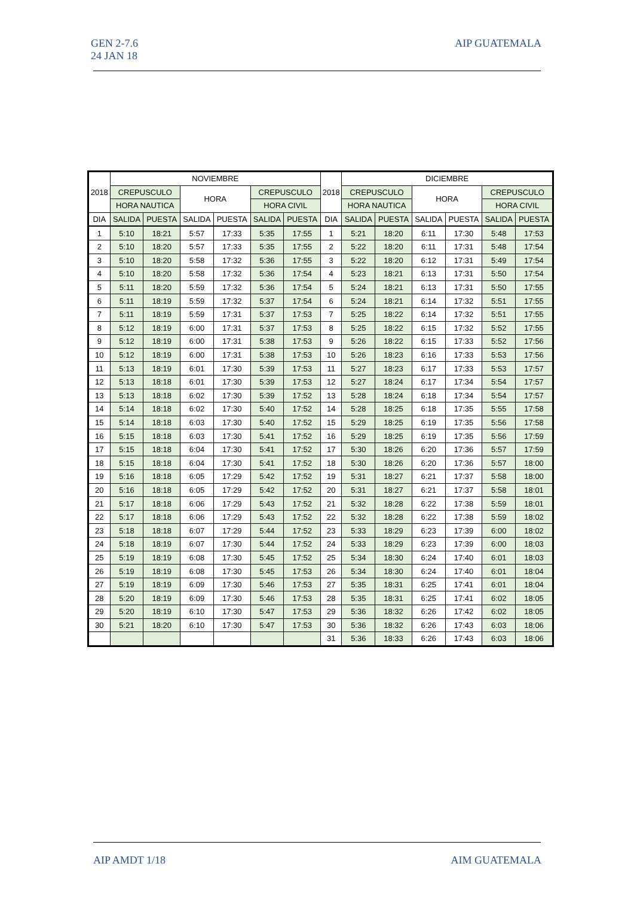GEN 2-7.6
24 JAN 18
AIP GUATEMALA
| 2018 | NOVIEMBRE | | | | | | 2018 | DICIEMBRE | | | | | |
| --- | --- | --- | --- | --- | --- | --- | --- | --- | --- | --- | --- | --- | --- |
| | CREPUSCULO | | HORA | | CREPUSCULO | | | CREPUSCULO | | HORA | | CREPUSCULO | |
| | HORA NAUTICA | | | | HORA CIVIL | | | HORA NAUTICA | | | | HORA CIVIL | |
| DIA | SALIDA | PUESTA | SALIDA | PUESTA | SALIDA | PUESTA | DIA | SALIDA | PUESTA | SALIDA | PUESTA | SALIDA | PUESTA |
| 1 | 5:10 | 18:21 | 5:57 | 17:33 | 5:35 | 17:55 | 1 | 5:21 | 18:20 | 6:11 | 17:30 | 5:48 | 17:53 |
| 2 | 5:10 | 18:20 | 5:57 | 17:33 | 5:35 | 17:55 | 2 | 5:22 | 18:20 | 6:11 | 17:31 | 5:48 | 17:54 |
| 3 | 5:10 | 18:20 | 5:58 | 17:32 | 5:36 | 17:55 | 3 | 5:22 | 18:20 | 6:12 | 17:31 | 5:49 | 17:54 |
| 4 | 5:10 | 18:20 | 5:58 | 17:32 | 5:36 | 17:54 | 4 | 5:23 | 18:21 | 6:13 | 17:31 | 5:50 | 17:54 |
| 5 | 5:11 | 18:20 | 5:59 | 17:32 | 5:36 | 17:54 | 5 | 5:24 | 18:21 | 6:13 | 17:31 | 5:50 | 17:55 |
| 6 | 5:11 | 18:19 | 5:59 | 17:32 | 5:37 | 17:54 | 6 | 5:24 | 18:21 | 6:14 | 17:32 | 5:51 | 17:55 |
| 7 | 5:11 | 18:19 | 5:59 | 17:31 | 5:37 | 17:53 | 7 | 5:25 | 18:22 | 6:14 | 17:32 | 5:51 | 17:55 |
| 8 | 5:12 | 18:19 | 6:00 | 17:31 | 5:37 | 17:53 | 8 | 5:25 | 18:22 | 6:15 | 17:32 | 5:52 | 17:55 |
| 9 | 5:12 | 18:19 | 6:00 | 17:31 | 5:38 | 17:53 | 9 | 5:26 | 18:22 | 6:15 | 17:33 | 5:52 | 17:56 |
| 10 | 5:12 | 18:19 | 6:00 | 17:31 | 5:38 | 17:53 | 10 | 5:26 | 18:23 | 6:16 | 17:33 | 5:53 | 17:56 |
| 11 | 5:13 | 18:19 | 6:01 | 17:30 | 5:39 | 17:53 | 11 | 5:27 | 18:23 | 6:17 | 17:33 | 5:53 | 17:57 |
| 12 | 5:13 | 18:18 | 6:01 | 17:30 | 5:39 | 17:53 | 12 | 5:27 | 18:24 | 6:17 | 17:34 | 5:54 | 17:57 |
| 13 | 5:13 | 18:18 | 6:02 | 17:30 | 5:39 | 17:52 | 13 | 5:28 | 18:24 | 6:18 | 17:34 | 5:54 | 17:57 |
| 14 | 5:14 | 18:18 | 6:02 | 17:30 | 5:40 | 17:52 | 14 | 5:28 | 18:25 | 6:18 | 17:35 | 5:55 | 17:58 |
| 15 | 5:14 | 18:18 | 6:03 | 17:30 | 5:40 | 17:52 | 15 | 5:29 | 18:25 | 6:19 | 17:35 | 5:56 | 17:58 |
| 16 | 5:15 | 18:18 | 6:03 | 17:30 | 5:41 | 17:52 | 16 | 5:29 | 18:25 | 6:19 | 17:35 | 5:56 | 17:59 |
| 17 | 5:15 | 18:18 | 6:04 | 17:30 | 5:41 | 17:52 | 17 | 5:30 | 18:26 | 6:20 | 17:36 | 5:57 | 17:59 |
| 18 | 5:15 | 18:18 | 6:04 | 17:30 | 5:41 | 17:52 | 18 | 5:30 | 18:26 | 6:20 | 17:36 | 5:57 | 18:00 |
| 19 | 5:16 | 18:18 | 6:05 | 17:29 | 5:42 | 17:52 | 19 | 5:31 | 18:27 | 6:21 | 17:37 | 5:58 | 18:00 |
| 20 | 5:16 | 18:18 | 6:05 | 17:29 | 5:42 | 17:52 | 20 | 5:31 | 18:27 | 6:21 | 17:37 | 5:58 | 18:01 |
| 21 | 5:17 | 18:18 | 6:06 | 17:29 | 5:43 | 17:52 | 21 | 5:32 | 18:28 | 6:22 | 17:38 | 5:59 | 18:01 |
| 22 | 5:17 | 18:18 | 6:06 | 17:29 | 5:43 | 17:52 | 22 | 5:32 | 18:28 | 6:22 | 17:38 | 5:59 | 18:02 |
| 23 | 5:18 | 18:18 | 6:07 | 17:29 | 5:44 | 17:52 | 23 | 5:33 | 18:29 | 6:23 | 17:39 | 6:00 | 18:02 |
| 24 | 5:18 | 18:19 | 6:07 | 17:30 | 5:44 | 17:52 | 24 | 5:33 | 18:29 | 6:23 | 17:39 | 6:00 | 18:03 |
| 25 | 5:19 | 18:19 | 6:08 | 17:30 | 5:45 | 17:52 | 25 | 5:34 | 18:30 | 6:24 | 17:40 | 6:01 | 18:03 |
| 26 | 5:19 | 18:19 | 6:08 | 17:30 | 5:45 | 17:53 | 26 | 5:34 | 18:30 | 6:24 | 17:40 | 6:01 | 18:04 |
| 27 | 5:19 | 18:19 | 6:09 | 17:30 | 5:46 | 17:53 | 27 | 5:35 | 18:31 | 6:25 | 17:41 | 6:01 | 18:04 |
| 28 | 5:20 | 18:19 | 6:09 | 17:30 | 5:46 | 17:53 | 28 | 5:35 | 18:31 | 6:25 | 17:41 | 6:02 | 18:05 |
| 29 | 5:20 | 18:19 | 6:10 | 17:30 | 5:47 | 17:53 | 29 | 5:36 | 18:32 | 6:26 | 17:42 | 6:02 | 18:05 |
| 30 | 5:21 | 18:20 | 6:10 | 17:30 | 5:47 | 17:53 | 30 | 5:36 | 18:32 | 6:26 | 17:43 | 6:03 | 18:06 |
| | | | | | | | 31 | 5:36 | 18:33 | 6:26 | 17:43 | 6:03 | 18:06 |
AIP AMDT 1/18 AIM GUATEMALA